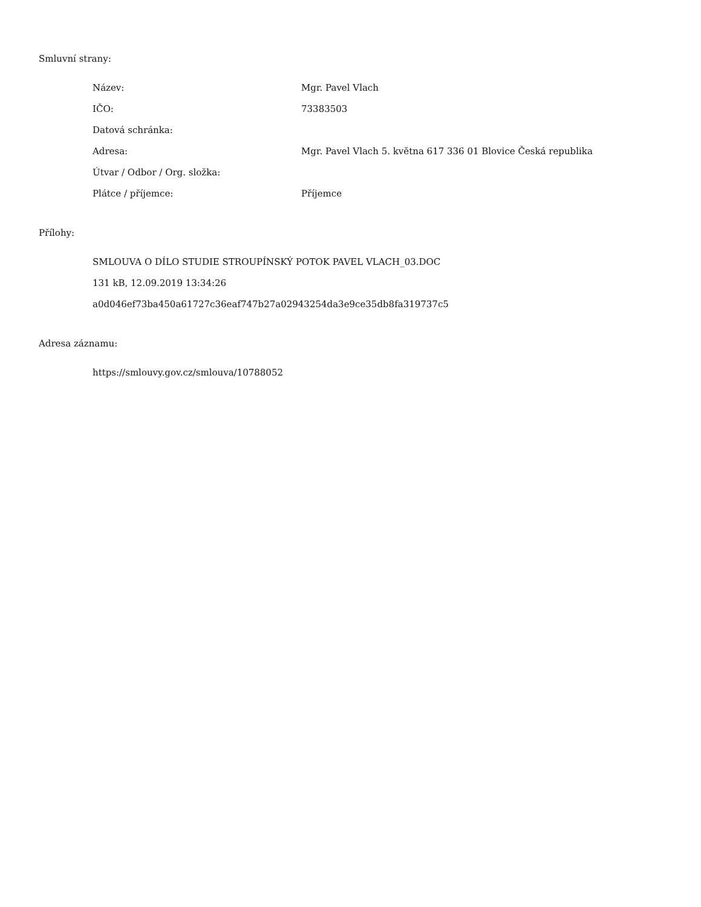Smluvní strany:
| Název: | Mgr. Pavel Vlach |
| IČO: | 73383503 |
| Datová schránka: | |
| Adresa: | Mgr. Pavel Vlach 5. května 617 336 01 Blovice Česká republika |
| Útvar / Odbor / Org. složka: | |
| Plátce / příjemce: | Příjemce |
Přílohy:
SMLOUVA O DÍLO STUDIE STROUPÍNSKÝ POTOK PAVEL VLACH_03.DOC
131 kB, 12.09.2019 13:34:26
a0d046ef73ba450a61727c36eaf747b27a02943254da3e9ce35db8fa319737c5
Adresa záznamu:
https://smlouvy.gov.cz/smlouva/10788052